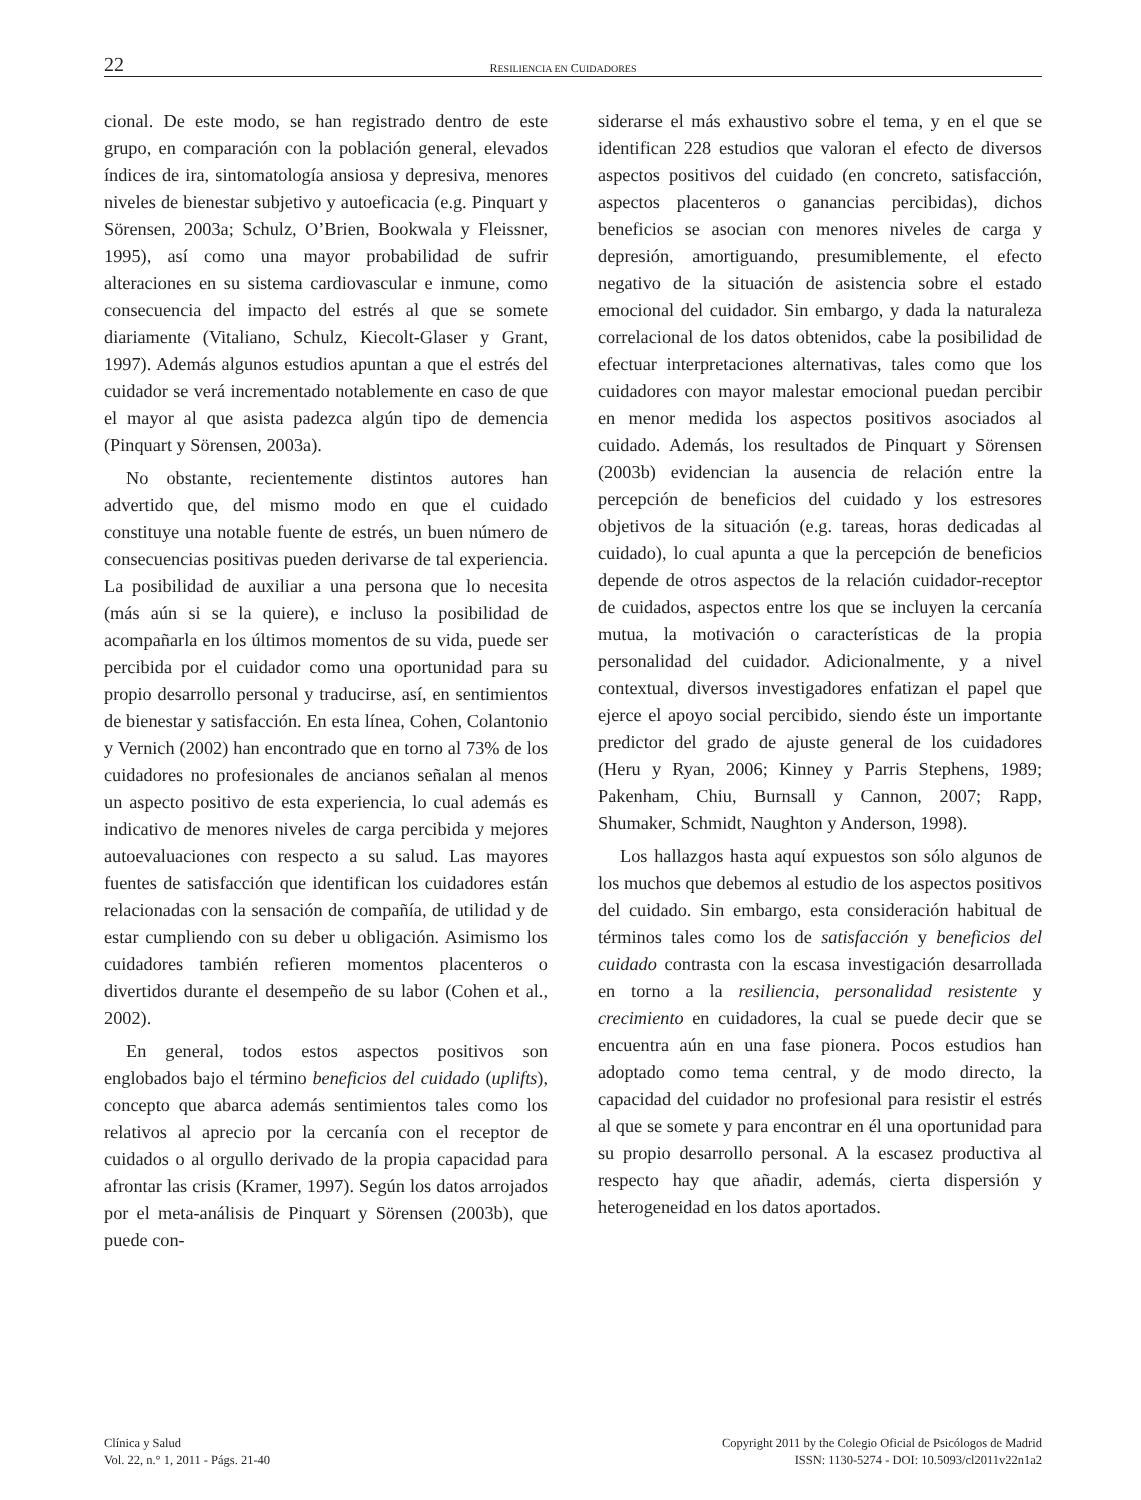22 RESILIENCIA EN CUIDADORES
cional. De este modo, se han registrado dentro de este grupo, en comparación con la población general, elevados índices de ira, sintomatología ansiosa y depresiva, menores niveles de bienestar subjetivo y autoeficacia (e.g. Pinquart y Sörensen, 2003a; Schulz, O’Brien, Bookwala y Fleissner, 1995), así como una mayor probabilidad de sufrir alteraciones en su sistema cardiovascular e inmune, como consecuencia del impacto del estrés al que se somete diariamente (Vitaliano, Schulz, Kiecolt-Glaser y Grant, 1997). Además algunos estudios apuntan a que el estrés del cuidador se verá incrementado notablemente en caso de que el mayor al que asista padezca algún tipo de demencia (Pinquart y Sörensen, 2003a).
No obstante, recientemente distintos autores han advertido que, del mismo modo en que el cuidado constituye una notable fuente de estrés, un buen número de consecuencias positivas pueden derivarse de tal experiencia. La posibilidad de auxiliar a una persona que lo necesita (más aún si se la quiere), e incluso la posibilidad de acompañarla en los últimos momentos de su vida, puede ser percibida por el cuidador como una oportunidad para su propio desarrollo personal y traducirse, así, en sentimientos de bienestar y satisfacción. En esta línea, Cohen, Colantonio y Vernich (2002) han encontrado que en torno al 73% de los cuidadores no profesionales de ancianos señalan al menos un aspecto positivo de esta experiencia, lo cual además es indicativo de menores niveles de carga percibida y mejores autoevaluaciones con respecto a su salud. Las mayores fuentes de satisfacción que identifican los cuidadores están relacionadas con la sensación de compañía, de utilidad y de estar cumpliendo con su deber u obligación. Asimismo los cuidadores también refieren momentos placenteros o divertidos durante el desempeño de su labor (Cohen et al., 2002).
En general, todos estos aspectos positivos son englobados bajo el término beneficios del cuidado (uplifts), concepto que abarca además sentimientos tales como los relativos al aprecio por la cercanía con el receptor de cuidados o al orgullo derivado de la propia capacidad para afrontar las crisis (Kramer, 1997). Según los datos arrojados por el meta-análisis de Pinquart y Sörensen (2003b), que puede con-
siderarse el más exhaustivo sobre el tema, y en el que se identifican 228 estudios que valoran el efecto de diversos aspectos positivos del cuidado (en concreto, satisfacción, aspectos placenteros o ganancias percibidas), dichos beneficios se asocian con menores niveles de carga y depresión, amortiguando, presumiblemente, el efecto negativo de la situación de asistencia sobre el estado emocional del cuidador. Sin embargo, y dada la naturaleza correlacional de los datos obtenidos, cabe la posibilidad de efectuar interpretaciones alternativas, tales como que los cuidadores con mayor malestar emocional puedan percibir en menor medida los aspectos positivos asociados al cuidado. Además, los resultados de Pinquart y Sörensen (2003b) evidencian la ausencia de relación entre la percepción de beneficios del cuidado y los estresores objetivos de la situación (e.g. tareas, horas dedicadas al cuidado), lo cual apunta a que la percepción de beneficios depende de otros aspectos de la relación cuidador-receptor de cuidados, aspectos entre los que se incluyen la cercanía mutua, la motivación o características de la propia personalidad del cuidador. Adicionalmente, y a nivel contextual, diversos investigadores enfatizan el papel que ejerce el apoyo social percibido, siendo éste un importante predictor del grado de ajuste general de los cuidadores (Heru y Ryan, 2006; Kinney y Parris Stephens, 1989; Pakenham, Chiu, Burnsall y Cannon, 2007; Rapp, Shumaker, Schmidt, Naughton y Anderson, 1998).
Los hallazgos hasta aquí expuestos son sólo algunos de los muchos que debemos al estudio de los aspectos positivos del cuidado. Sin embargo, esta consideración habitual de términos tales como los de satisfacción y beneficios del cuidado contrasta con la escasa investigación desarrollada en torno a la resiliencia, personalidad resistente y crecimiento en cuidadores, la cual se puede decir que se encuentra aún en una fase pionera. Pocos estudios han adoptado como tema central, y de modo directo, la capacidad del cuidador no profesional para resistir el estrés al que se somete y para encontrar en él una oportunidad para su propio desarrollo personal. A la escasez productiva al respecto hay que añadir, además, cierta dispersión y heterogeneidad en los datos aportados.
Clínica y Salud
Vol. 22, n.° 1, 2011 - Págs. 21-40
Copyright 2011 by the Colegio Oficial de Psicólogos de Madrid
ISSN: 1130-5274 - DOI: 10.5093/cl2011v22n1a2